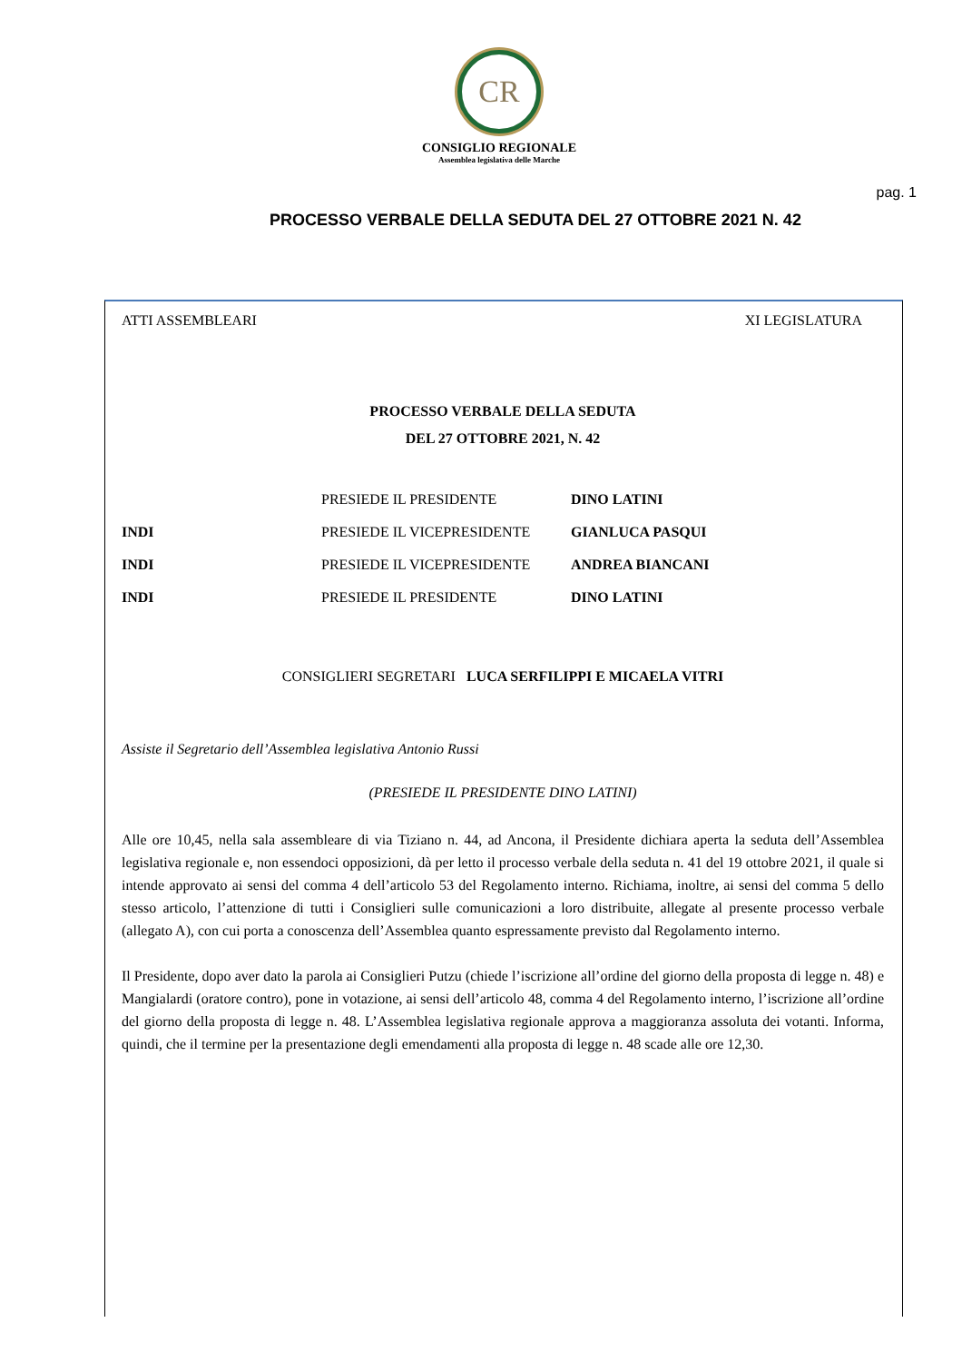CR
CONSIGLIO REGIONALE
Assemblea legislativa delle Marche
pag. 1
PROCESSO VERBALE DELLA SEDUTA DEL 27 OTTOBRE 2021 N. 42
ATTI ASSEMBLEARI XI LEGISLATURA
PROCESSO VERBALE DELLA SEDUTA
DEL 27 OTTOBRE 2021, N. 42
PRESIEDE IL PRESIDENTE DINO LATINI
INDI PRESIEDE IL VICEPRESIDENTE GIANLUCA PASQUI
INDI PRESIEDE IL VICEPRESIDENTE ANDREA BIANCANI
INDI PRESIEDE IL PRESIDENTE DINO LATINI
CONSIGLIERI SEGRETARI LUCA SERFILIPPI E MICAELA VITRI
Assiste il Segretario dell’Assemblea legislativa Antonio Russi
(PRESIEDE IL PRESIDENTE DINO LATINI)
Alle ore 10,45, nella sala assembleare di via Tiziano n. 44, ad Ancona, il Presidente dichiara aperta la seduta dell’Assemblea legislativa regionale e, non essendoci opposizioni, dà per letto il processo verbale della seduta n. 41 del 19 ottobre 2021, il quale si intende approvato ai sensi del comma 4 dell’articolo 53 del Regolamento interno. Richiama, inoltre, ai sensi del comma 5 dello stesso articolo, l’attenzione di tutti i Consiglieri sulle comunicazioni a loro distribuite, allegate al presente processo verbale (allegato A), con cui porta a conoscenza dell’Assemblea quanto espressamente previsto dal Regolamento interno.
Il Presidente, dopo aver dato la parola ai Consiglieri Putzu (chiede l’iscrizione all’ordine del giorno della proposta di legge n. 48) e Mangialardi (oratore contro), pone in votazione, ai sensi dell’articolo 48, comma 4 del Regolamento interno, l’iscrizione all’ordine del giorno della proposta di legge n. 48. L’Assemblea legislativa regionale approva a maggioranza assoluta dei votanti. Informa, quindi, che il termine per la presentazione degli emendamenti alla proposta di legge n. 48 scade alle ore 12,30.